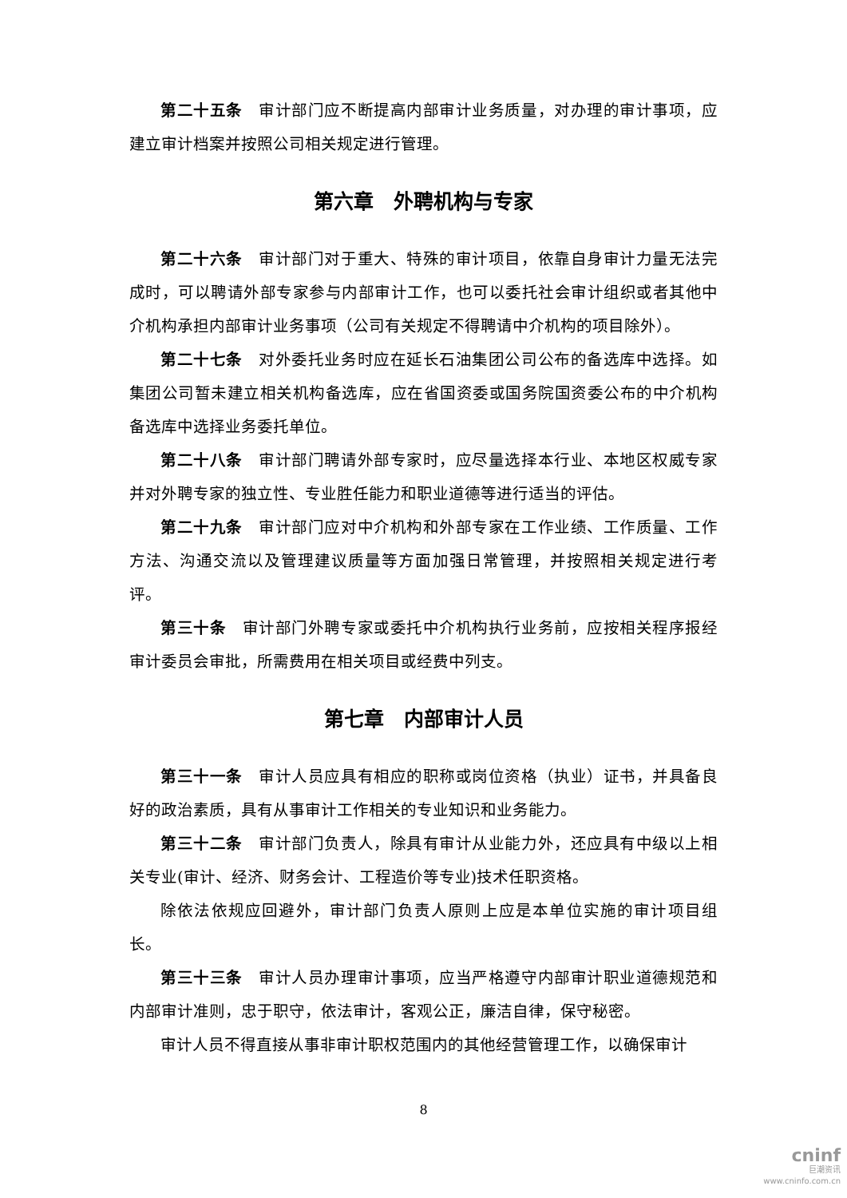第二十五条　审计部门应不断提高内部审计业务质量，对办理的审计事项，应建立审计档案并按照公司相关规定进行管理。
第六章　外聘机构与专家
第二十六条　审计部门对于重大、特殊的审计项目，依靠自身审计力量无法完成时，可以聘请外部专家参与内部审计工作，也可以委托社会审计组织或者其他中介机构承担内部审计业务事项（公司有关规定不得聘请中介机构的项目除外）。
第二十七条　对外委托业务时应在延长石油集团公司公布的备选库中选择。如集团公司暂未建立相关机构备选库，应在省国资委或国务院国资委公布的中介机构备选库中选择业务委托单位。
第二十八条　审计部门聘请外部专家时，应尽量选择本行业、本地区权威专家并对外聘专家的独立性、专业胜任能力和职业道德等进行适当的评估。
第二十九条　审计部门应对中介机构和外部专家在工作业绩、工作质量、工作方法、沟通交流以及管理建议质量等方面加强日常管理，并按照相关规定进行考评。
第三十条　审计部门外聘专家或委托中介机构执行业务前，应按相关程序报经审计委员会审批，所需费用在相关项目或经费中列支。
第七章　内部审计人员
第三十一条　审计人员应具有相应的职称或岗位资格（执业）证书，并具备良好的政治素质，具有从事审计工作相关的专业知识和业务能力。
第三十二条　审计部门负责人，除具有审计从业能力外，还应具有中级以上相关专业(审计、经济、财务会计、工程造价等专业)技术任职资格。
除依法依规应回避外，审计部门负责人原则上应是本单位实施的审计项目组长。
第三十三条　审计人员办理审计事项，应当严格遵守内部审计职业道德规范和内部审计准则，忠于职守，依法审计，客观公正，廉洁自律，保守秘密。
审计人员不得直接从事非审计职权范围内的其他经营管理工作，以确保审计
8
cninf
巨潮资讯
www.cninfo.com.cn